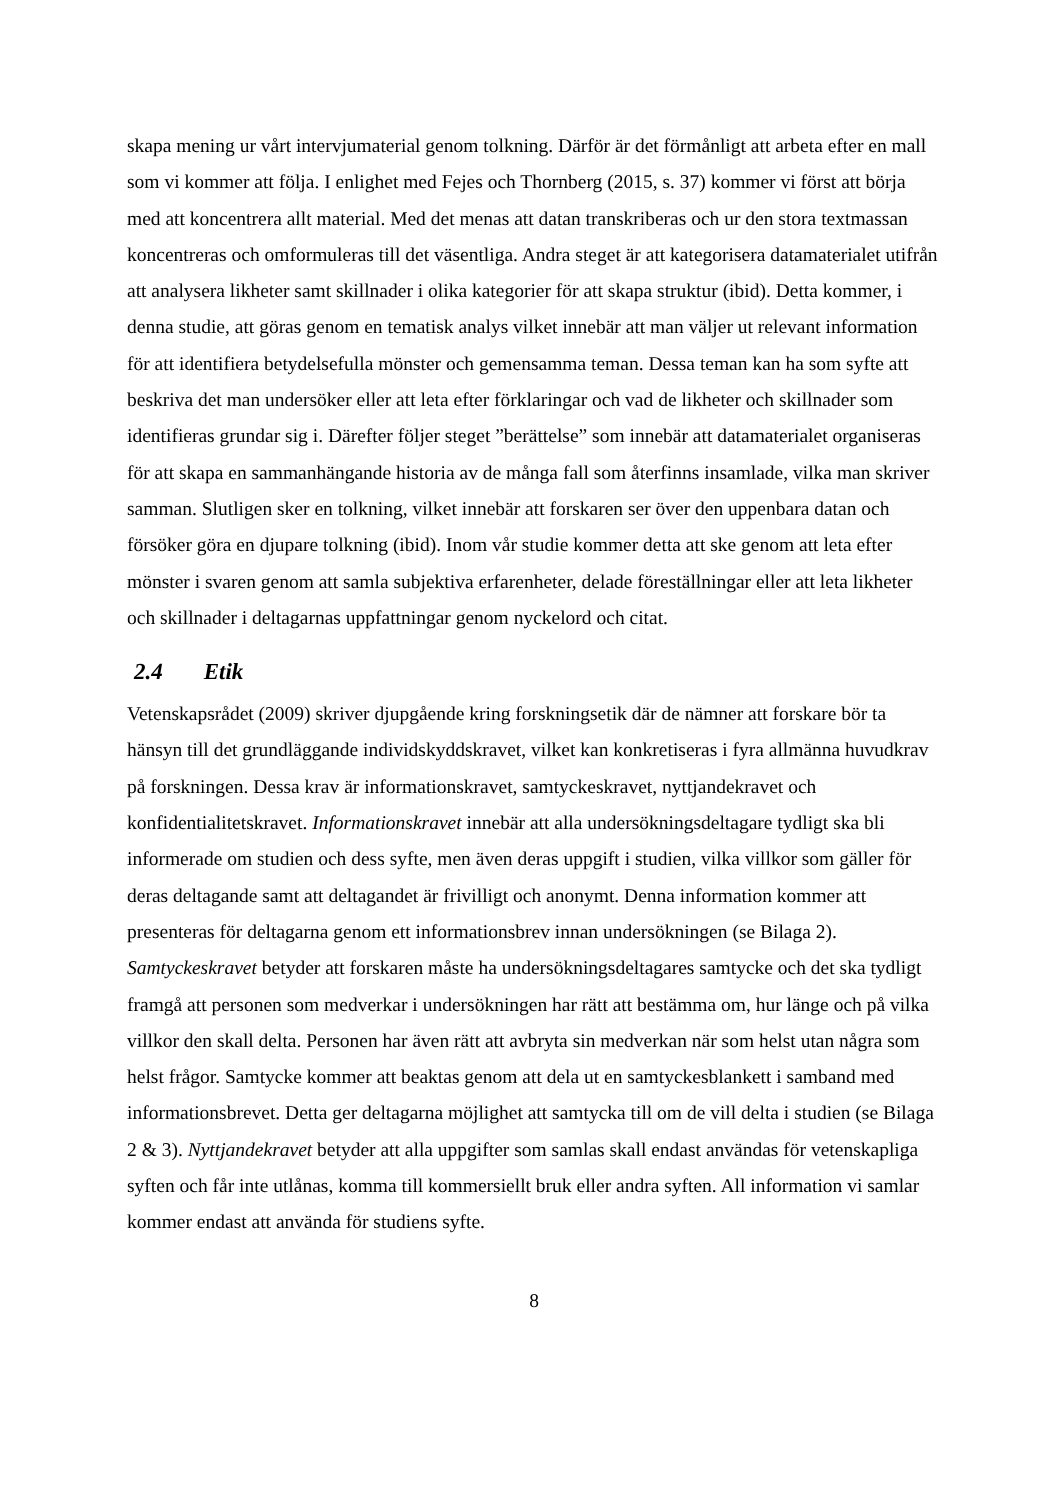skapa mening ur vårt intervjumaterial genom tolkning. Därför är det förmånligt att arbeta efter en mall som vi kommer att följa. I enlighet med Fejes och Thornberg (2015, s. 37) kommer vi först att börja med att koncentrera allt material. Med det menas att datan transkriberas och ur den stora textmassan koncentreras och omformuleras till det väsentliga. Andra steget är att kategorisera datamaterialet utifrån att analysera likheter samt skillnader i olika kategorier för att skapa struktur (ibid). Detta kommer, i denna studie, att göras genom en tematisk analys vilket innebär att man väljer ut relevant information för att identifiera betydelsefulla mönster och gemensamma teman. Dessa teman kan ha som syfte att beskriva det man undersöker eller att leta efter förklaringar och vad de likheter och skillnader som identifieras grundar sig i. Därefter följer steget ”berättelse” som innebär att datamaterialet organiseras för att skapa en sammanhängande historia av de många fall som återfinns insamlade, vilka man skriver samman. Slutligen sker en tolkning, vilket innebär att forskaren ser över den uppenbara datan och försöker göra en djupare tolkning (ibid). Inom vår studie kommer detta att ske genom att leta efter mönster i svaren genom att samla subjektiva erfarenheter, delade föreställningar eller att leta likheter och skillnader i deltagarnas uppfattningar genom nyckelord och citat.
2.4 Etik
Vetenskapsrådet (2009) skriver djupgående kring forskningsetik där de nämner att forskare bör ta hänsyn till det grundläggande individskyddskravet, vilket kan konkretiseras i fyra allmänna huvudkrav på forskningen. Dessa krav är informationskravet, samtyckeskravet, nyttjandekravet och konfidentialitetskravet. Informationskravet innebär att alla undersökningsdeltagare tydligt ska bli informerade om studien och dess syfte, men även deras uppgift i studien, vilka villkor som gäller för deras deltagande samt att deltagandet är frivilligt och anonymt. Denna information kommer att presenteras för deltagarna genom ett informationsbrev innan undersökningen (se Bilaga 2). Samtyckeskravet betyder att forskaren måste ha undersökningsdeltagares samtycke och det ska tydligt framgå att personen som medverkar i undersökningen har rätt att bestämma om, hur länge och på vilka villkor den skall delta. Personen har även rätt att avbryta sin medverkan när som helst utan några som helst frågor. Samtycke kommer att beaktas genom att dela ut en samtyckesblankett i samband med informationsbrevet. Detta ger deltagarna möjlighet att samtycka till om de vill delta i studien (se Bilaga 2 & 3). Nyttjandekravet betyder att alla uppgifter som samlas skall endast användas för vetenskapliga syften och får inte utlånas, komma till kommersiellt bruk eller andra syften. All information vi samlar kommer endast att använda för studiens syfte.
8